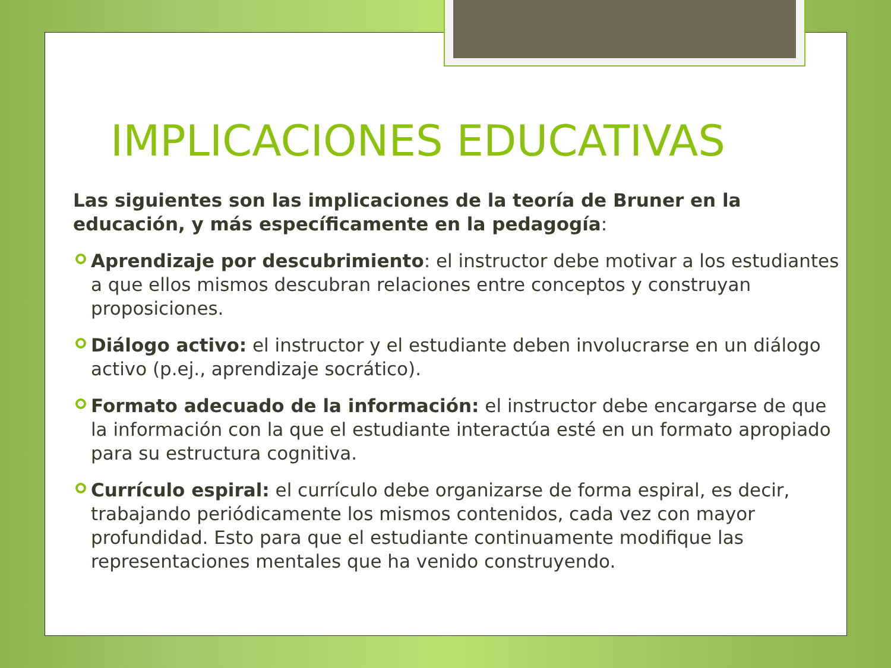IMPLICACIONES EDUCATIVAS
Las siguientes son las implicaciones de la teoría de Bruner en la educación, y más específicamente en la pedagogía:
Aprendizaje por descubrimiento: el instructor debe motivar a los estudiantes a que ellos mismos descubran relaciones entre conceptos y construyan proposiciones.
Diálogo activo: el instructor y el estudiante deben involucrarse en un diálogo activo (p.ej., aprendizaje socrático).
Formato adecuado de la información: el instructor debe encargarse de que la información con la que el estudiante interactúa esté en un formato apropiado para su estructura cognitiva.
Currículo espiral: el currículo debe organizarse de forma espiral, es decir, trabajando periódicamente los mismos contenidos, cada vez con mayor profundidad. Esto para que el estudiante continuamente modifique las representaciones mentales que ha venido construyendo.